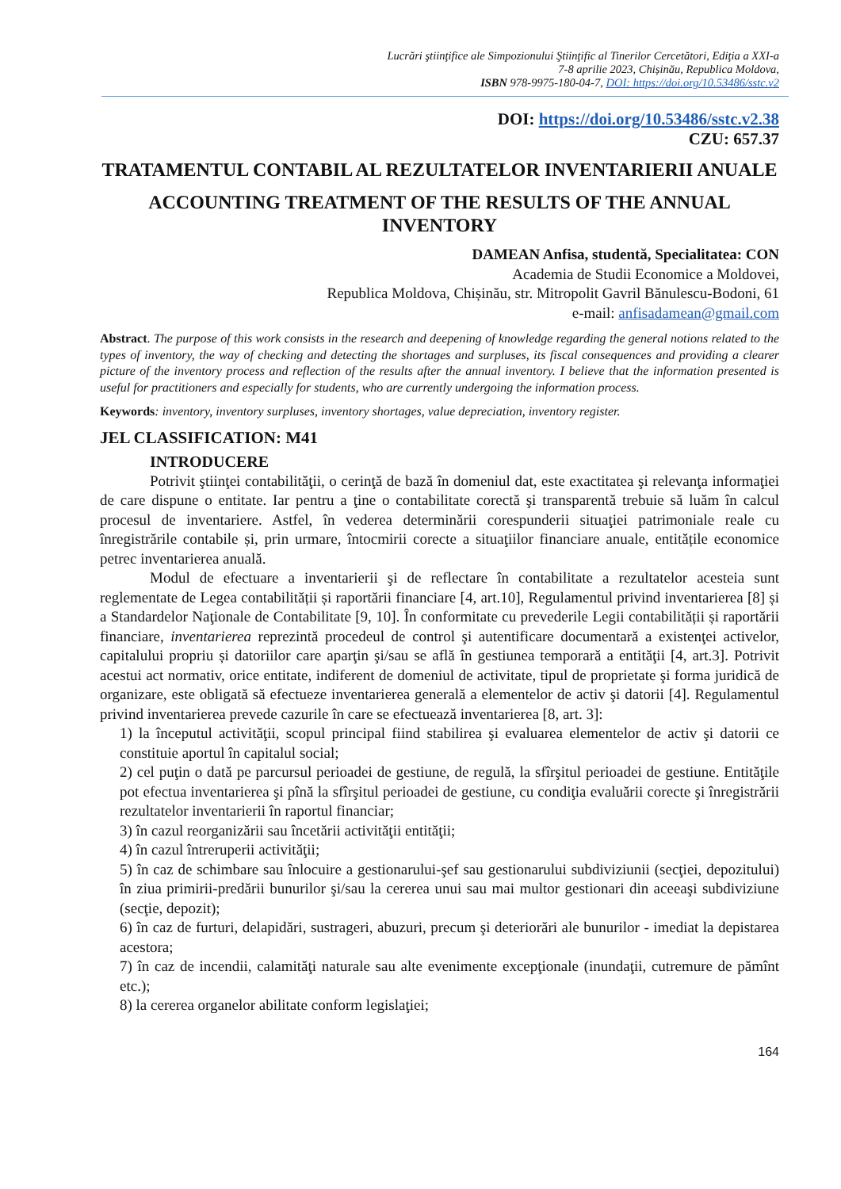Lucrări ştiinţifice ale Simpozionului Ştiinţific al Tinerilor Cercetători, Ediţia a XXI-a
7-8 aprilie 2023, Chișinău, Republica Moldova,
ISBN 978-9975-180-04-7, DOI: https://doi.org/10.53486/sstc.v2
DOI: https://doi.org/10.53486/sstc.v2.38
CZU: 657.37
TRATAMENTUL CONTABIL AL REZULTATELOR INVENTARIERII ANUALE
ACCOUNTING TREATMENT OF THE RESULTS OF THE ANNUAL INVENTORY
DAMEAN Anfisa, studentă, Specialitatea: CON
Academia de Studii Economice a Moldovei,
Republica Moldova, Chișinău, str. Mitropolit Gavril Bănulescu-Bodoni, 61
e-mail: anfisadamean@gmail.com
Abstract. The purpose of this work consists in the research and deepening of knowledge regarding the general notions related to the types of inventory, the way of checking and detecting the shortages and surpluses, its fiscal consequences and providing a clearer picture of the inventory process and reflection of the results after the annual inventory. I believe that the information presented is useful for practitioners and especially for students, who are currently undergoing the information process.
Keywords: inventory, inventory surpluses, inventory shortages, value depreciation, inventory register.
JEL CLASSIFICATION: M41
INTRODUCERE
Potrivit ştiinţei contabilităţii, o cerinţă de bază în domeniul dat, este exactitatea şi relevanţa informaţiei de care dispune o entitate. Iar pentru a ţine o contabilitate corectă şi transparentă trebuie să luăm în calcul procesul de inventariere. Astfel, în vederea determinării corespunderii situaţiei patrimoniale reale cu înregistrările contabile și, prin urmare, întocmirii corecte a situaţiilor financiare anuale, entitățile economice petrec inventarierea anuală.
Modul de efectuare a inventarierii şi de reflectare în contabilitate a rezultatelor acesteia sunt reglementate de Legea contabilității și raportării financiare [4, art.10], Regulamentul privind inventarierea [8] și a Standardelor Naţionale de Contabilitate [9, 10]. În conformitate cu prevederile Legii contabilității și raportării financiare, inventarierea reprezintă procedeul de control şi autentificare documentară a existenţei activelor, capitalului propriu și datoriilor care aparţin şi/sau se află în gestiunea temporară a entităţii [4, art.3]. Potrivit acestui act normativ, orice entitate, indiferent de domeniul de activitate, tipul de proprietate şi forma juridică de organizare, este obligată să efectueze inventarierea generală a elementelor de activ şi datorii [4]. Regulamentul privind inventarierea prevede cazurile în care se efectuează inventarierea [8, art. 3]:
1) la începutul activităţii, scopul principal fiind stabilirea şi evaluarea elementelor de activ şi datorii ce constituie aportul în capitalul social;
2) cel puţin o dată pe parcursul perioadei de gestiune, de regulă, la sfîrşitul perioadei de gestiune. Entităţile pot efectua inventarierea şi pînă la sfîrşitul perioadei de gestiune, cu condiţia evaluării corecte şi înregistrării rezultatelor inventarierii în raportul financiar;
3) în cazul reorganizării sau încetării activităţii entităţii;
4) în cazul întreruperii activităţii;
5) în caz de schimbare sau înlocuire a gestionarului-şef sau gestionarului subdiviziunii (secţiei, depozitului) în ziua primirii-predării bunurilor şi/sau la cererea unui sau mai multor gestionari din aceeaşi subdiviziune (secţie, depozit);
6) în caz de furturi, delapidări, sustrageri, abuzuri, precum şi deteriorări ale bunurilor - imediat la depistarea acestora;
7) în caz de incendii, calamităţi naturale sau alte evenimente excepţionale (inundaţii, cutremure de pămînt etc.);
8) la cererea organelor abilitate conform legislaţiei;
164